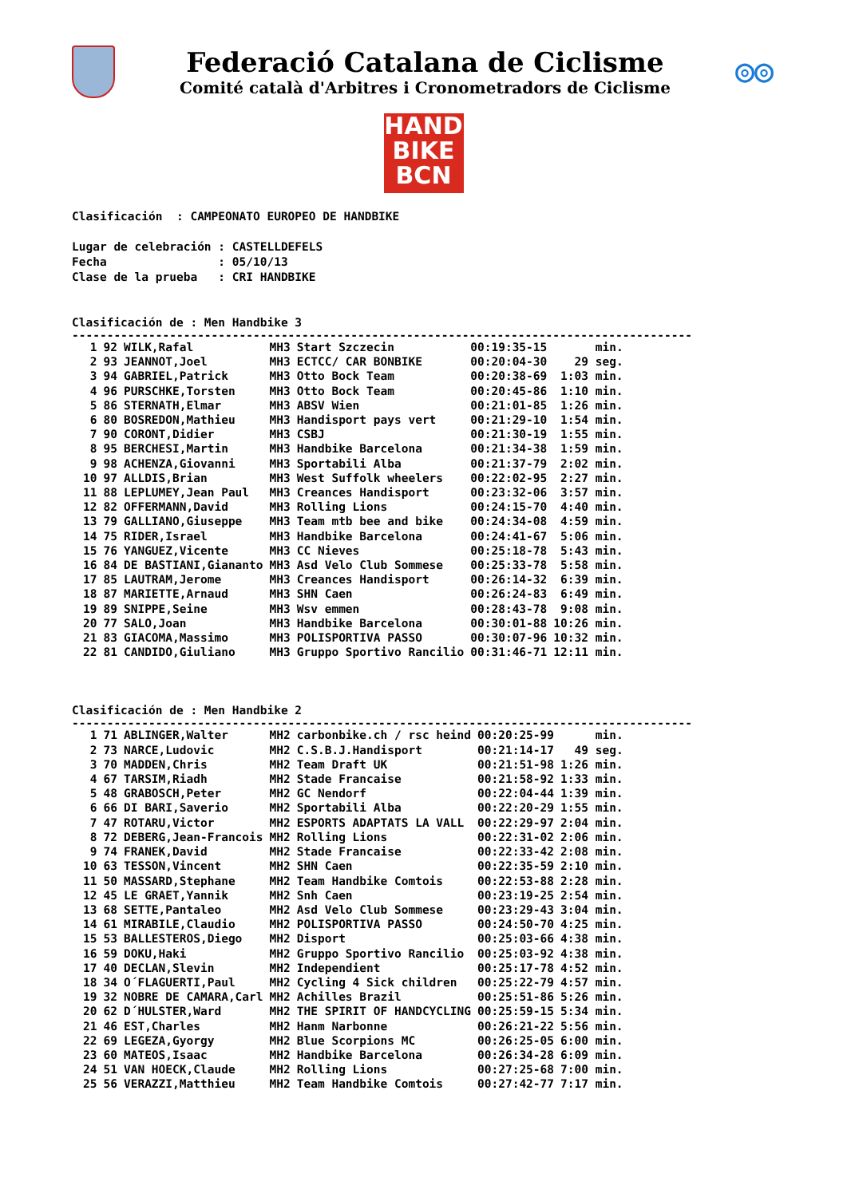Federació Catalana de Ciclisme
Comité català d'Arbitres i Cronometradors de Ciclisme
◎◎
HAND
BIKE
BCN
Clasificación : CAMPEONATO EUROPEO DE HANDBIKE Lugar de celebración : CASTELLDEFELS Fecha : 05/10/13 Clase de la prueba : CRI HANDBIKE Clasificación de : Men Handbike 3
-----------------------------------------------------------------------------------------
| 1 | 92 | WILK,Rafal | MH3 | Start Szczecin | 00:19:35-15 | min. |
| 2 | 93 | JEANNOT,Joel | MH3 | ECTCC/ CAR BONBIKE | 00:20:04-30 | 29 seg. |
| 3 | 94 | GABRIEL,Patrick | MH3 | Otto Bock Team | 00:20:38-69 | 1:03 min. |
| 4 | 96 | PURSCHKE,Torsten | MH3 | Otto Bock Team | 00:20:45-86 | 1:10 min. |
| 5 | 86 | STERNATH,Elmar | MH3 | ABSV Wien | 00:21:01-85 | 1:26 min. |
| 6 | 80 | BOSREDON,Mathieu | MH3 | Handisport pays vert | 00:21:29-10 | 1:54 min. |
| 7 | 90 | CORONT,Didier | MH3 | CSBJ | 00:21:30-19 | 1:55 min. |
| 8 | 95 | BERCHESI,Martin | MH3 | Handbike Barcelona | 00:21:34-38 | 1:59 min. |
| 9 | 98 | ACHENZA,Giovanni | MH3 | Sportabili Alba | 00:21:37-79 | 2:02 min. |
| 10 | 97 | ALLDIS,Brian | MH3 | West Suffolk wheelers | 00:22:02-95 | 2:27 min. |
| 11 | 88 | LEPLUMEY,Jean Paul | MH3 | Creances Handisport | 00:23:32-06 | 3:57 min. |
| 12 | 82 | OFFERMANN,David | MH3 | Rolling Lions | 00:24:15-70 | 4:40 min. |
| 13 | 79 | GALLIANO,Giuseppe | MH3 | Team mtb bee and bike | 00:24:34-08 | 4:59 min. |
| 14 | 75 | RIDER,Israel | MH3 | Handbike Barcelona | 00:24:41-67 | 5:06 min. |
| 15 | 76 | YANGUEZ,Vicente | MH3 | CC Nieves | 00:25:18-78 | 5:43 min. |
| 16 | 84 | DE BASTIANI,Giananto | MH3 | Asd Velo Club Sommese | 00:25:33-78 | 5:58 min. |
| 17 | 85 | LAUTRAM,Jerome | MH3 | Creances Handisport | 00:26:14-32 | 6:39 min. |
| 18 | 87 | MARIETTE,Arnaud | MH3 | SHN Caen | 00:26:24-83 | 6:49 min. |
| 19 | 89 | SNIPPE,Seine | MH3 | Wsv emmen | 00:28:43-78 | 9:08 min. |
| 20 | 77 | SALO,Joan | MH3 | Handbike Barcelona | 00:30:01-88 | 10:26 min. |
| 21 | 83 | GIACOMA,Massimo | MH3 | POLISPORTIVA PASSO | 00:30:07-96 | 10:32 min. |
| 22 | 81 | CANDIDO,Giuliano | MH3 | Gruppo Sportivo Rancilio | 00:31:46-71 | 12:11 min. |
Clasificación de : Men Handbike 2
-----------------------------------------------------------------------------------------
| 1 | 71 | ABLINGER,Walter | MH2 | carbonbike.ch / rsc heind | 00:20:25-99 | min. |
| 2 | 73 | NARCE,Ludovic | MH2 | C.S.B.J.Handisport | 00:21:14-17 | 49 seg. |
| 3 | 70 | MADDEN,Chris | MH2 | Team Draft UK | 00:21:51-98 | 1:26 min. |
| 4 | 67 | TARSIM,Riadh | MH2 | Stade Francaise | 00:21:58-92 | 1:33 min. |
| 5 | 48 | GRABOSCH,Peter | MH2 | GC Nendorf | 00:22:04-44 | 1:39 min. |
| 6 | 66 | DI BARI,Saverio | MH2 | Sportabili Alba | 00:22:20-29 | 1:55 min. |
| 7 | 47 | ROTARU,Victor | MH2 | ESPORTS ADAPTATS LA VALL | 00:22:29-97 | 2:04 min. |
| 8 | 72 | DEBERG,Jean-Francois | MH2 | Rolling Lions | 00:22:31-02 | 2:06 min. |
| 9 | 74 | FRANEK,David | MH2 | Stade Francaise | 00:22:33-42 | 2:08 min. |
| 10 | 63 | TESSON,Vincent | MH2 | SHN Caen | 00:22:35-59 | 2:10 min. |
| 11 | 50 | MASSARD,Stephane | MH2 | Team Handbike Comtois | 00:22:53-88 | 2:28 min. |
| 12 | 45 | LE GRAET,Yannik | MH2 | Snh Caen | 00:23:19-25 | 2:54 min. |
| 13 | 68 | SETTE,Pantaleo | MH2 | Asd Velo Club Sommese | 00:23:29-43 | 3:04 min. |
| 14 | 61 | MIRABILE,Claudio | MH2 | POLISPORTIVA PASSO | 00:24:50-70 | 4:25 min. |
| 15 | 53 | BALLESTEROS,Diego | MH2 | Disport | 00:25:03-66 | 4:38 min. |
| 16 | 59 | DOKU,Haki | MH2 | Gruppo Sportivo Rancilio | 00:25:03-92 | 4:38 min. |
| 17 | 40 | DECLAN,Slevin | MH2 | Independient | 00:25:17-78 | 4:52 min. |
| 18 | 34 | O´FLAGUERTI,Paul | MH2 | Cycling 4 Sick children | 00:25:22-79 | 4:57 min. |
| 19 | 32 | NOBRE DE CAMARA,Carl | MH2 | Achilles Brazil | 00:25:51-86 | 5:26 min. |
| 20 | 62 | D´HULSTER,Ward | MH2 | THE SPIRIT OF HANDCYCLING | 00:25:59-15 | 5:34 min. |
| 21 | 46 | EST,Charles | MH2 | Hanm Narbonne | 00:26:21-22 | 5:56 min. |
| 22 | 69 | LEGEZA,Gyorgy | MH2 | Blue Scorpions MC | 00:26:25-05 | 6:00 min. |
| 23 | 60 | MATEOS,Isaac | MH2 | Handbike Barcelona | 00:26:34-28 | 6:09 min. |
| 24 | 51 | VAN HOECK,Claude | MH2 | Rolling Lions | 00:27:25-68 | 7:00 min. |
| 25 | 56 | VERAZZI,Matthieu | MH2 | Team Handbike Comtois | 00:27:42-77 | 7:17 min. |